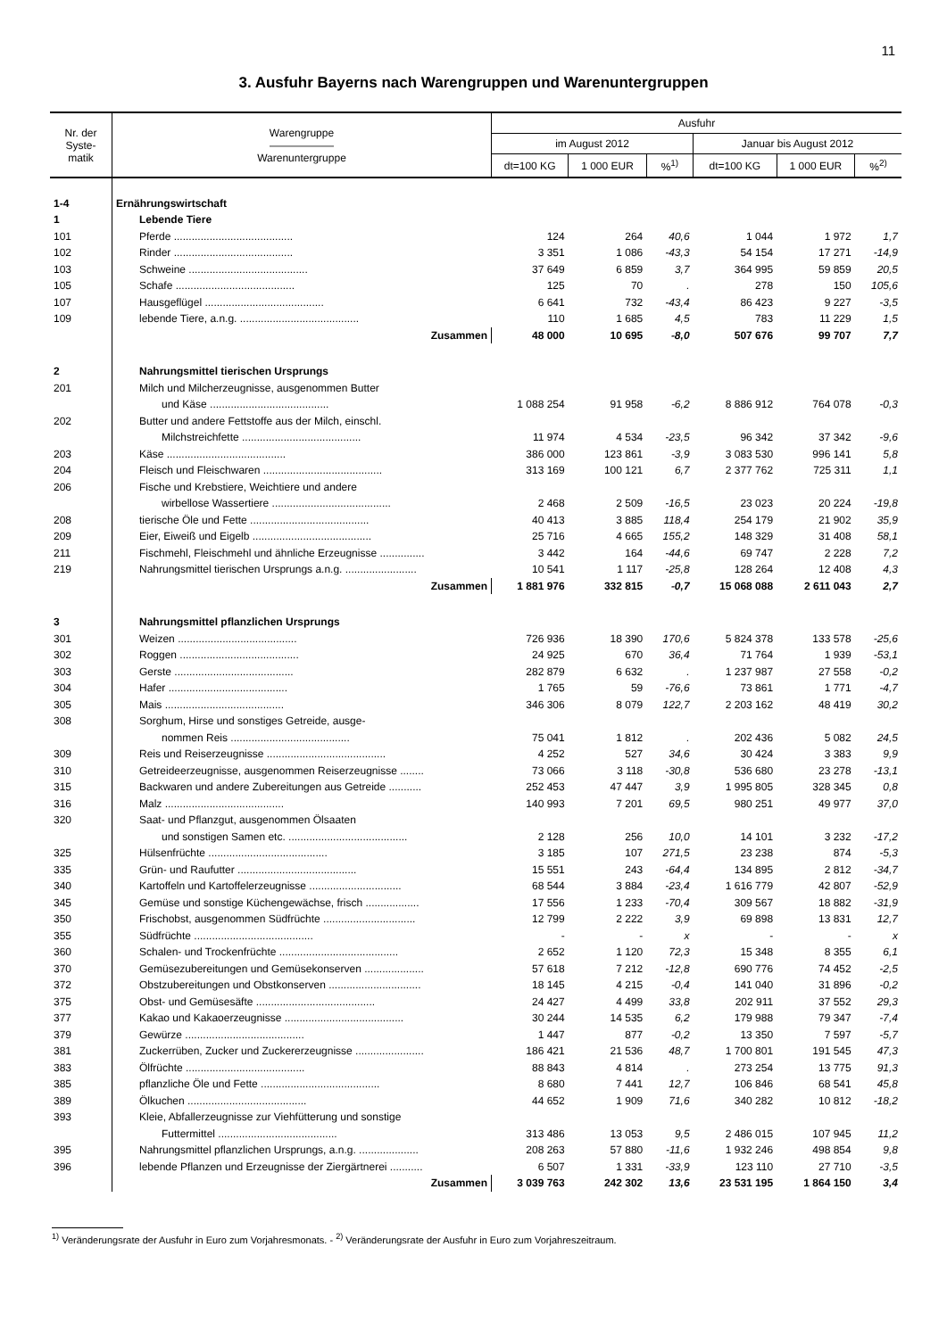11
3. Ausfuhr Bayerns nach Warengruppen und Warenuntergruppen
| Nr. der Syste- matik | Warengruppe —————— Warenuntergruppe | Ausfuhr | | | | | |
| --- | --- | --- | --- | --- | --- | --- | --- |
| | | im August 2012 | | | Januar bis August 2012 | | |
| | | dt=100 KG | 1 000 EUR | %<sup>1)</sup> | dt=100 KG | 1 000 EUR | %<sup>2)</sup> |
| 1-4 | Ernährungswirtschaft | | | | | | |
| 1 | Lebende Tiere | | | | | | |
| 101 | Pferde ........................................ | 124 | 264 | 40,6 | 1 044 | 1 972 | 1,7 |
| 102 | Rinder ........................................ | 3 351 | 1 086 | -43,3 | 54 154 | 17 271 | -14,9 |
| 103 | Schweine ........................................ | 37 649 | 6 859 | 3,7 | 364 995 | 59 859 | 20,5 |
| 105 | Schafe ........................................ | 125 | 70 | . | 278 | 150 | 105,6 |
| 107 | Hausgeflügel ........................................ | 6 641 | 732 | -43,4 | 86 423 | 9 227 | -3,5 |
| 109 | lebende Tiere, a.n.g. ........................................ | 110 | 1 685 | 4,5 | 783 | 11 229 | 1,5 |
| | Zusammen | 48 000 | 10 695 | -8,0 | 507 676 | 99 707 | 7,7 |
| 2 | Nahrungsmittel tierischen Ursprungs | | | | | | |
| 201 | Milch und Milcherzeugnisse, ausgenommen Butter | | | | | | |
| | und Käse ........................................ | 1 088 254 | 91 958 | -6,2 | 8 886 912 | 764 078 | -0,3 |
| 202 | Butter und andere Fettstoffe aus der Milch, einschl. | | | | | | |
| | Milchstreichfette ........................................ | 11 974 | 4 534 | -23,5 | 96 342 | 37 342 | -9,6 |
| 203 | Käse ........................................ | 386 000 | 123 861 | -3,9 | 3 083 530 | 996 141 | 5,8 |
| 204 | Fleisch und Fleischwaren ........................................ | 313 169 | 100 121 | 6,7 | 2 377 762 | 725 311 | 1,1 |
| 206 | Fische und Krebstiere, Weichtiere und andere | | | | | | |
| | wirbellose Wassertiere ........................................ | 2 468 | 2 509 | -16,5 | 23 023 | 20 224 | -19,8 |
| 208 | tierische Öle und Fette ........................................ | 40 413 | 3 885 | 118,4 | 254 179 | 21 902 | 35,9 |
| 209 | Eier, Eiweiß und Eigelb ........................................ | 25 716 | 4 665 | 155,2 | 148 329 | 31 408 | 58,1 |
| 211 | Fischmehl, Fleischmehl und ähnliche Erzeugnisse ............... | 3 442 | 164 | -44,6 | 69 747 | 2 228 | 7,2 |
| 219 | Nahrungsmittel tierischen Ursprungs a.n.g. ........................ | 10 541 | 1 117 | -25,8 | 128 264 | 12 408 | 4,3 |
| | Zusammen | 1 881 976 | 332 815 | -0,7 | 15 068 088 | 2 611 043 | 2,7 |
| 3 | Nahrungsmittel pflanzlichen Ursprungs | | | | | | |
| 301 | Weizen ........................................ | 726 936 | 18 390 | 170,6 | 5 824 378 | 133 578 | -25,6 |
| 302 | Roggen ........................................ | 24 925 | 670 | 36,4 | 71 764 | 1 939 | -53,1 |
| 303 | Gerste ........................................ | 282 879 | 6 632 | . | 1 237 987 | 27 558 | -0,2 |
| 304 | Hafer ........................................ | 1 765 | 59 | -76,6 | 73 861 | 1 771 | -4,7 |
| 305 | Mais ........................................ | 346 306 | 8 079 | 122,7 | 2 203 162 | 48 419 | 30,2 |
| 308 | Sorghum, Hirse und sonstiges Getreide, ausge- | | | | | | |
| | nommen Reis ........................................ | 75 041 | 1 812 | . | 202 436 | 5 082 | 24,5 |
| 309 | Reis und Reiserzeugnisse ........................................ | 4 252 | 527 | 34,6 | 30 424 | 3 383 | 9,9 |
| 310 | Getreideerzeugnisse, ausgenommen Reiserzeugnisse ........ | 73 066 | 3 118 | -30,8 | 536 680 | 23 278 | -13,1 |
| 315 | Backwaren und andere Zubereitungen aus Getreide ........... | 252 453 | 47 447 | 3,9 | 1 995 805 | 328 345 | 0,8 |
| 316 | Malz ........................................ | 140 993 | 7 201 | 69,5 | 980 251 | 49 977 | 37,0 |
| 320 | Saat- und Pflanzgut, ausgenommen Ölsaaten | | | | | | |
| | und sonstigen Samen etc. ........................................ | 2 128 | 256 | 10,0 | 14 101 | 3 232 | -17,2 |
| 325 | Hülsenfrüchte ........................................ | 3 185 | 107 | 271,5 | 23 238 | 874 | -5,3 |
| 335 | Grün- und Raufutter ........................................ | 15 551 | 243 | -64,4 | 134 895 | 2 812 | -34,7 |
| 340 | Kartoffeln und Kartoffelerzeugnisse ............................... | 68 544 | 3 884 | -23,4 | 1 616 779 | 42 807 | -52,9 |
| 345 | Gemüse und sonstige Küchengewächse, frisch .................. | 17 556 | 1 233 | -70,4 | 309 567 | 18 882 | -31,9 |
| 350 | Frischobst, ausgenommen Südfrüchte ............................... | 12 799 | 2 222 | 3,9 | 69 898 | 13 831 | 12,7 |
| 355 | Südfrüchte ........................................ | - | - | x | - | - | x |
| 360 | Schalen- und Trockenfrüchte ........................................ | 2 652 | 1 120 | 72,3 | 15 348 | 8 355 | 6,1 |
| 370 | Gemüsezubereitungen und Gemüsekonserven .................... | 57 618 | 7 212 | -12,8 | 690 776 | 74 452 | -2,5 |
| 372 | Obstzubereitungen und Obstkonserven ............................... | 18 145 | 4 215 | -0,4 | 141 040 | 31 896 | -0,2 |
| 375 | Obst- und Gemüsesäfte ........................................ | 24 427 | 4 499 | 33,8 | 202 911 | 37 552 | 29,3 |
| 377 | Kakao und Kakaoerzeugnisse ........................................ | 30 244 | 14 535 | 6,2 | 179 988 | 79 347 | -7,4 |
| 379 | Gewürze ........................................ | 1 447 | 877 | -0,2 | 13 350 | 7 597 | -5,7 |
| 381 | Zuckerrüben, Zucker und Zuckererzeugnisse ....................... | 186 421 | 21 536 | 48,7 | 1 700 801 | 191 545 | 47,3 |
| 383 | Ölfrüchte ........................................ | 88 843 | 4 814 | . | 273 254 | 13 775 | 91,3 |
| 385 | pflanzliche Öle und Fette ........................................ | 8 680 | 7 441 | 12,7 | 106 846 | 68 541 | 45,8 |
| 389 | Ölkuchen ........................................ | 44 652 | 1 909 | 71,6 | 340 282 | 10 812 | -18,2 |
| 393 | Kleie, Abfallerzeugnisse zur Viehfütterung und sonstige | | | | | | |
| | Futtermittel ........................................ | 313 486 | 13 053 | 9,5 | 2 486 015 | 107 945 | 11,2 |
| 395 | Nahrungsmittel pflanzlichen Ursprungs, a.n.g. .................... | 208 263 | 57 880 | -11,6 | 1 932 246 | 498 854 | 9,8 |
| 396 | lebende Pflanzen und Erzeugnisse der Ziergärtnerei ........... | 6 507 | 1 331 | -33,9 | 123 110 | 27 710 | -3,5 |
| | Zusammen | 3 039 763 | 242 302 | 13,6 | 23 531 195 | 1 864 150 | 3,4 |
<sup>1)</sup> Veränderungsrate der Ausfuhr in Euro zum Vorjahresmonats. - <sup>2)</sup> Veränderungsrate der Ausfuhr in Euro zum Vorjahreszeitraum.